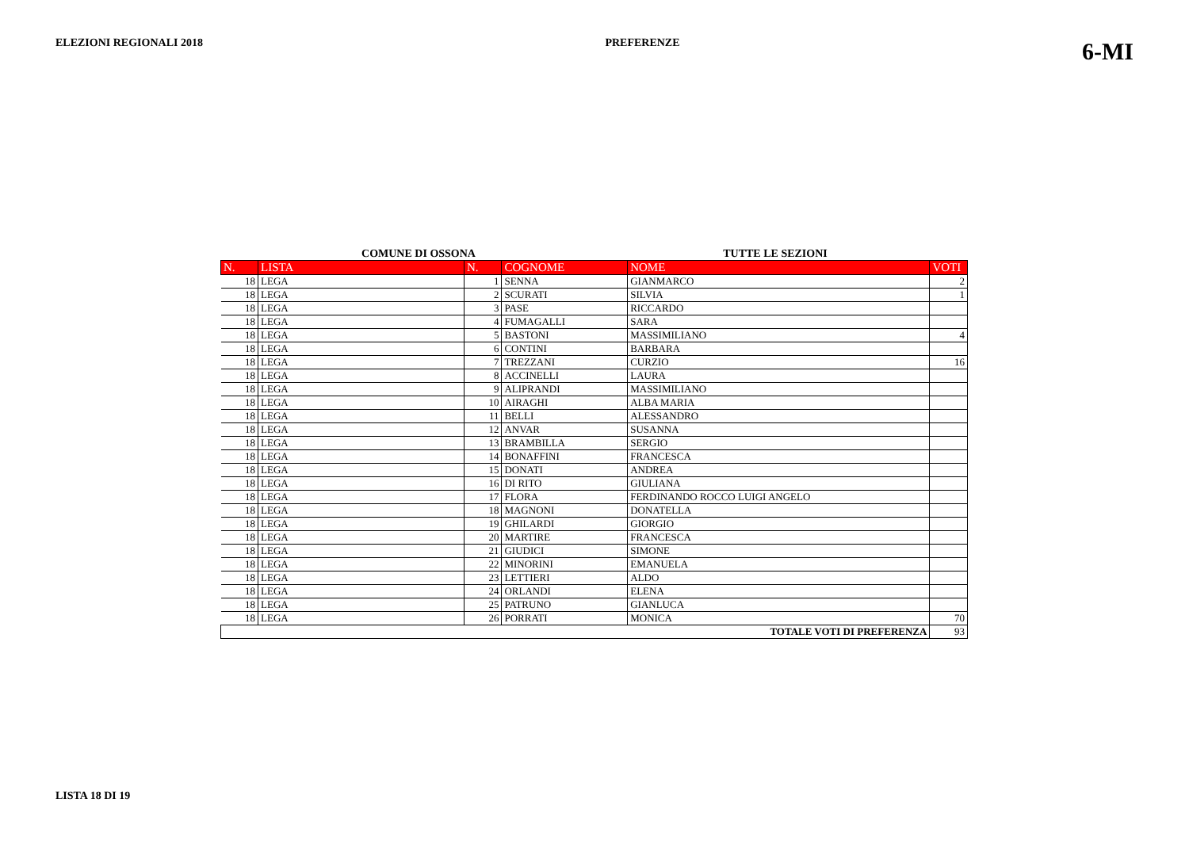ELEZIONI REGIONALI 2018 PREFERENZE 6-MI
COMUNE DI OSSONA TUTTE LE SEZIONI
| N. | LISTA | N. | COGNOME | NOME | VOTI |
| --- | --- | --- | --- | --- | --- |
| 18 | LEGA | 1 | SENNA | GIANMARCO | 2 |
| 18 | LEGA | 2 | SCURATI | SILVIA | 1 |
| 18 | LEGA | 3 | PASE | RICCARDO | |
| 18 | LEGA | 4 | FUMAGALLI | SARA | |
| 18 | LEGA | 5 | BASTONI | MASSIMILIANO | 4 |
| 18 | LEGA | 6 | CONTINI | BARBARA | |
| 18 | LEGA | 7 | TREZZANI | CURZIO | 16 |
| 18 | LEGA | 8 | ACCINELLI | LAURA | |
| 18 | LEGA | 9 | ALIPRANDI | MASSIMILIANO | |
| 18 | LEGA | 10 | AIRAGHI | ALBA MARIA | |
| 18 | LEGA | 11 | BELLI | ALESSANDRO | |
| 18 | LEGA | 12 | ANVAR | SUSANNA | |
| 18 | LEGA | 13 | BRAMBILLA | SERGIO | |
| 18 | LEGA | 14 | BONAFFINI | FRANCESCA | |
| 18 | LEGA | 15 | DONATI | ANDREA | |
| 18 | LEGA | 16 | DI RITO | GIULIANA | |
| 18 | LEGA | 17 | FLORA | FERDINANDO ROCCO LUIGI ANGELO | |
| 18 | LEGA | 18 | MAGNONI | DONATELLA | |
| 18 | LEGA | 19 | GHILARDI | GIORGIO | |
| 18 | LEGA | 20 | MARTIRE | FRANCESCA | |
| 18 | LEGA | 21 | GIUDICI | SIMONE | |
| 18 | LEGA | 22 | MINORINI | EMANUELA | |
| 18 | LEGA | 23 | LETTIERI | ALDO | |
| 18 | LEGA | 24 | ORLANDI | ELENA | |
| 18 | LEGA | 25 | PATRUNO | GIANLUCA | |
| 18 | LEGA | 26 | PORRATI | MONICA | 70 |
| TOTALE VOTI DI PREFERENZA | | | | | 93 |
LISTA 18 DI 19